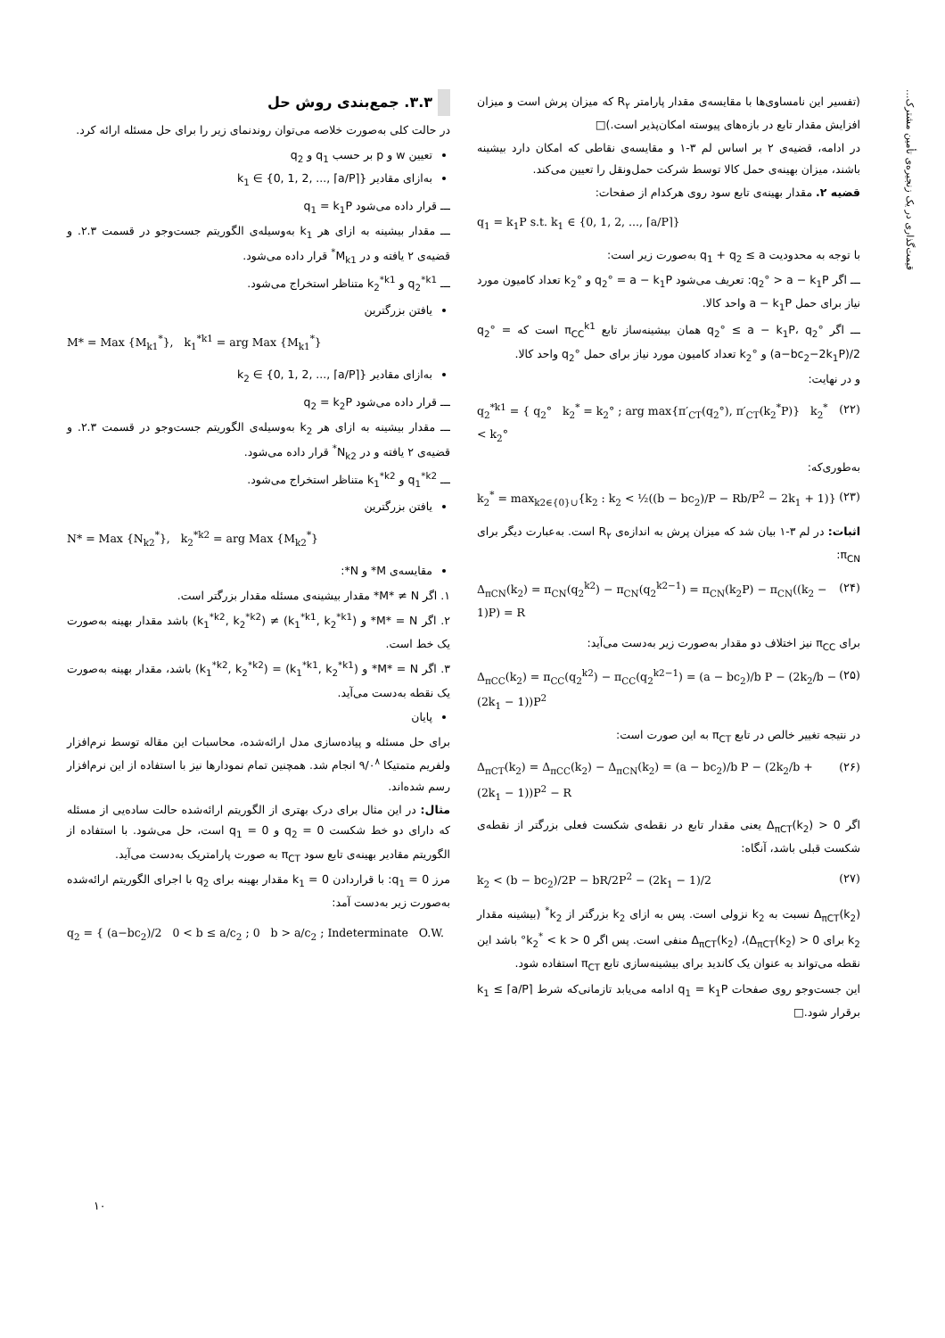قیمت‌گذاری در یک زنجیره‌ی تأمین مشترک...
(تفسیر این نامساوی‌ها با مقایسه‌ی مقدار پارامتر R<sub>۲</sub> که میزان پرش است و میزان افزایش مقدار تابع در بازه‌های پیوسته امکان‌پذیر است.)□
در ادامه، قضیه‌ی ۲ بر اساس لم ۳-۱ و مقایسه‌ی نقاطی که امکان دارد بیشینه باشند، میزان بهینه‌ی حمل کالا توسط شرکت حمل‌ونقل را تعیین می‌کند.
قضیه ۲. مقدار بهینه‌ی تابع سود روی هرکدام از صفحات:
q<sub>1</sub> = k<sub>1</sub>P s.t. k<sub>1</sub> ∈ {0, 1, 2, ..., ⌈a/P⌉}
با توجه به محدودیت q<sub>1</sub> + q<sub>2</sub> ≤ a به‌صورت زیر است:
ـــ اگر q<sub>2</sub>° > a − k<sub>1</sub>P: تعریف می‌شود q<sub>2</sub>° = a − k<sub>1</sub>P و k<sub>2</sub>° تعداد کامیون مورد نیاز برای حمل a − k<sub>1</sub>P واحد کالا.
ـــ اگر q<sub>2</sub>° ≤ a − k<sub>1</sub>P، q<sub>2</sub>° همان بیشینه‌ساز تابع π<sub>CC</sub><sup>k1</sup> است که q<sub>2</sub>° = (a−bc<sub>2</sub>−2k<sub>1</sub>P)/2 و k<sub>2</sub>° تعداد کامیون مورد نیاز برای حمل q<sub>2</sub>° واحد کالا.
و در نهایت:
q<sub>2</sub><sup>*k1</sup> = { q<sub>2</sub>° k<sub>2</sub><sup>*</sup> = k<sub>2</sub>° ; arg max{π′<sub>CT</sub>(q<sub>2</sub>°), π′<sub>CT</sub>(k<sub>2</sub><sup>*</sup>P)} k<sub>2</sub><sup>*</sup> < k<sub>2</sub>° (۲۲)
به‌طوری‌که:
k<sub>2</sub><sup>*</sup> = max<sub>k2∈{0}∪</sub>{k<sub>2</sub> : k<sub>2</sub> < ½((b − bc<sub>2</sub>)/P − Rb/P<sup>2</sup> − 2k<sub>1</sub> + 1)} (۲۳)
اثبات: در لم ۳-۱ بیان شد که میزان پرش به اندازه‌ی R<sub>۲</sub> است. به‌عبارت دیگر برای π<sub>CN</sub>:
Δ<sub>πCN</sub>(k<sub>2</sub>) = π<sub>CN</sub>(q<sub>2</sub><sup>k2</sup>) − π<sub>CN</sub>(q<sub>2</sub><sup>k2−1</sup>) = π<sub>CN</sub>(k<sub>2</sub>P) − π<sub>CN</sub>((k<sub>2</sub> − 1)P) = R (۲۴)
برای π<sub>CC</sub> نیز اختلاف دو مقدار به‌صورت زیر به‌دست می‌آید:
Δ<sub>πCC</sub>(k<sub>2</sub>) = π<sub>CC</sub>(q<sub>2</sub><sup>k2</sup>) − π<sub>CC</sub>(q<sub>2</sub><sup>k2−1</sup>) = (a − bc<sub>2</sub>)/b P − (2k<sub>2</sub>/b − (2k<sub>1</sub> − 1))P<sup>2</sup> (۲۵)
در نتیجه تغییر خالص در تابع π<sub>CT</sub> به این صورت است:
Δ<sub>πCT</sub>(k<sub>2</sub>) = Δ<sub>πCC</sub>(k<sub>2</sub>) − Δ<sub>πCN</sub>(k<sub>2</sub>) = (a − bc<sub>2</sub>)/b P − (2k<sub>2</sub>/b + (2k<sub>1</sub> − 1))P<sup>2</sup> − R (۲۶)
اگر Δ<sub>πCT</sub>(k<sub>2</sub>) > 0 یعنی مقدار تابع در نقطه‌ی شکست فعلی بزرگتر از نقطه‌ی شکست قبلی باشد، آنگاه:
k<sub>2</sub> < (b − bc<sub>2</sub>)/2P − bR/2P<sup>2</sup> − (2k<sub>1</sub> − 1)/2 (۲۷)
Δ<sub>πCT</sub>(k<sub>2</sub>) نسبت به k<sub>2</sub> نزولی است. پس به ازای k<sub>2</sub> بزرگتر از k<sub>2</sub><sup>*</sup> (بیشینه مقدار k<sub>2</sub> برای Δ<sub>πCT</sub>(k<sub>2</sub>) > 0)، Δ<sub>πCT</sub>(k<sub>2</sub>) منفی است. پس اگر 0 < k<sub>2</sub><sup>*</sup> < k° باشد این نقطه می‌تواند به عنوان یک کاندید برای بیشینه‌سازی تابع π<sub>CT</sub> استفاده شود.
این جست‌وجو روی صفحات q<sub>1</sub> = k<sub>1</sub>P ادامه می‌یابد تازمانی‌که شرط k<sub>1</sub> ≤ ⌈a/P⌉ برقرار شود.□
۳.۳. جمع‌بندی روش حل
در حالت کلی به‌صورت خلاصه می‌توان روندنمای زیر را برای حل مسئله ارائه کرد.
تعیین w و p بر حسب q<sub>1</sub> و q<sub>2</sub>
به‌ازای مقادیر k<sub>1</sub> ∈ {0, 1, 2, ..., ⌈a/P⌉}
ـــ قرار داده می‌شود q<sub>1</sub> = k<sub>1</sub>P
ـــ مقدار بیشینه به ازای هر k<sub>1</sub> به‌وسیله‌ی الگوریتم جست‌وجو در قسمت ۲.۳. و قضیه‌ی ۲ یافته و در M<sub>k1</sub><sup>*</sup> قرار داده می‌شود.
ـــ q<sub>2</sub><sup>*k1</sup> و k<sub>2</sub><sup>*k1</sup> متناظر استخراج می‌شود.
یافتن بزرگترین
M* = Max {M<sub>k1</sub><sup>*</sup>}, k<sub>1</sub><sup>*k1</sup> = arg Max {M<sub>k1</sub><sup>*</sup>}
به‌ازای مقادیر k<sub>2</sub> ∈ {0, 1, 2, ..., ⌈a/P⌉}
ـــ قرار داده می‌شود q<sub>2</sub> = k<sub>2</sub>P
ـــ مقدار بیشینه به ازای هر k<sub>2</sub> به‌وسیله‌ی الگوریتم جست‌وجو در قسمت ۲.۳. و قضیه‌ی ۲ یافته و در N<sub>k2</sub><sup>*</sup> قرار داده می‌شود.
ـــ q<sub>1</sub><sup>*k2</sup> و k<sub>1</sub><sup>*k2</sup> متناظر استخراج می‌شود.
یافتن بزرگترین
N* = Max {N<sub>k2</sub><sup>*</sup>}, k<sub>2</sub><sup>*k2</sup> = arg Max {M<sub>k2</sub><sup>*</sup>}
مقایسه‌ی M* و N*:
۱. اگر M* ≠ N* مقدار بیشینه‌ی مسئله مقدار بزرگتر است.
۲. اگر M* = N* و (k<sub>1</sub><sup>*k1</sup>, k<sub>2</sub><sup>*k1</sup>) ≠ (k<sub>1</sub><sup>*k2</sup>, k<sub>2</sub><sup>*k2</sup>) باشد مقدار بهینه به‌صورت یک خط است.
۳. اگر M* = N* و (k<sub>1</sub><sup>*k1</sup>, k<sub>2</sub><sup>*k1</sup>) = (k<sub>1</sub><sup>*k2</sup>, k<sub>2</sub><sup>*k2</sup>) باشد، مقدار بهینه به‌صورت یک نقطه به‌دست می‌آید.
پایان
برای حل مسئله و پیاده‌سازی مدل ارائه‌شده، محاسبات این مقاله توسط نرم‌افزار ولفریم متمتیکا ۹/۰<sup>۸</sup> انجام شد. همچنین تمام نمودارها نیز با استفاده از این نرم‌افزار رسم شده‌اند.
مثال: در این مثال برای درک بهتری از الگوریتم ارائه‌شده حالت ساده‌یی از مسئله که دارای دو خط شکست q<sub>2</sub> = 0 و q<sub>1</sub> = 0 است، حل می‌شود. با استفاده از الگوریتم مقادیر بهینه‌ی تابع سود π<sub>CT</sub> به صورت پارامتریک به‌دست می‌آید.
مرز q<sub>1</sub> = 0: با قراردادن k<sub>1</sub> = 0 مقدار بهینه برای q<sub>2</sub> با اجرای الگوریتم ارائه‌شده به‌صورت زیر به‌دست آمد:
q<sub>2</sub> = { (a−bc<sub>2</sub>)/2 0 < b ≤ a/c<sub>2</sub> ; 0 b > a/c<sub>2</sub> ; Indeterminate O.W.
۱۰